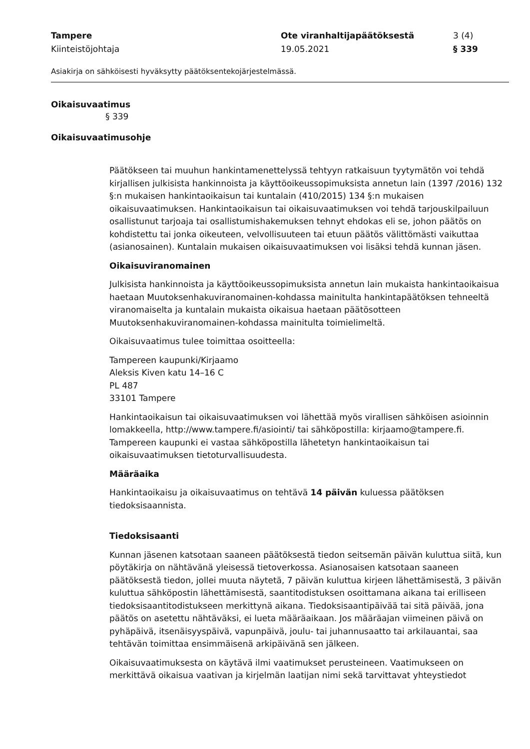Tampere
Kiinteistöjohtaja
Ote viranhaltijapäätöksestä
19.05.2021
3 (4)
§ 339
Asiakirja on sähköisesti hyväksytty päätöksentekojärjestelmässä.
Oikaisuvaatimus
§ 339
Oikaisuvaatimusohje
Päätökseen tai muuhun hankintamenettelyssä tehtyyn ratkaisuun tyytymätön voi tehdä kirjallisen julkisista hankinnoista ja käyttöoikeussopimuksista annetun lain (1397 /2016) 132 §:n mukaisen hankintaoikaisun tai kuntalain (410/2015) 134 §:n mukaisen oikaisuvaatimuksen. Hankintaoikaisun tai oikaisuvaatimuksen voi tehdä tarjouskilpailuun osallistunut tarjoaja tai osallistumishakemuksen tehnyt ehdokas eli se, johon päätös on kohdistettu tai jonka oikeuteen, velvollisuuteen tai etuun päätös välittömästi vaikuttaa (asianosainen). Kuntalain mukaisen oikaisuvaatimuksen voi lisäksi tehdä kunnan jäsen.
Oikaisuviranomainen
Julkisista hankinnoista ja käyttöoikeussopimuksista annetun lain mukaista hankintaoikaisua haetaan Muutoksenhakuviranomainen-kohdassa mainitulta hankintapäätöksen tehneeltä viranomaiselta ja kuntalain mukaista oikaisua haetaan päätösotteen Muutoksenhakuviranomainen-kohdassa mainitulta toimielimeltä.
Oikaisuvaatimus tulee toimittaa osoitteella:
Tampereen kaupunki/Kirjaamo
Aleksis Kiven katu 14–16 C
PL 487
33101 Tampere
Hankintaoikaisun tai oikaisuvaatimuksen voi lähettää myös virallisen sähköisen asioinnin lomakkeella, http://www.tampere.fi/asiointi/ tai sähköpostilla: kirjaamo@tampere.fi. Tampereen kaupunki ei vastaa sähköpostilla lähetetyn hankintaoikaisun tai oikaisuvaatimuksen tietoturvallisuudesta.
Määräaika
Hankintaoikaisu ja oikaisuvaatimus on tehtävä 14 päivän kuluessa päätöksen tiedoksisaannista.
Tiedoksisaanti
Kunnan jäsenen katsotaan saaneen päätöksestä tiedon seitsemän päivän kuluttua siitä, kun pöytäkirja on nähtävänä yleisessä tietoverkossa. Asianosaisen katsotaan saaneen päätöksestä tiedon, jollei muuta näytetä, 7 päivän kuluttua kirjeen lähettämisestä, 3 päivän kuluttua sähköpostin lähettämisestä, saantitodistuksen osoittamana aikana tai erilliseen tiedoksisaantitodistukseen merkittynä aikana. Tiedoksisaantipäivää tai sitä päivää, jona päätös on asetettu nähtäväksi, ei lueta määräaikaan. Jos määräajan viimeinen päivä on pyhäpäivä, itsenäisyyspäivä, vapunpäivä, joulu- tai juhannusaatto tai arkilauantai, saa tehtävän toimittaa ensimmäisenä arkipäivänä sen jälkeen.
Oikaisuvaatimuksesta on käytävä ilmi vaatimukset perusteineen. Vaatimukseen on merkittävä oikaisua vaativan ja kirjelmän laatijan nimi sekä tarvittavat yhteystiedot